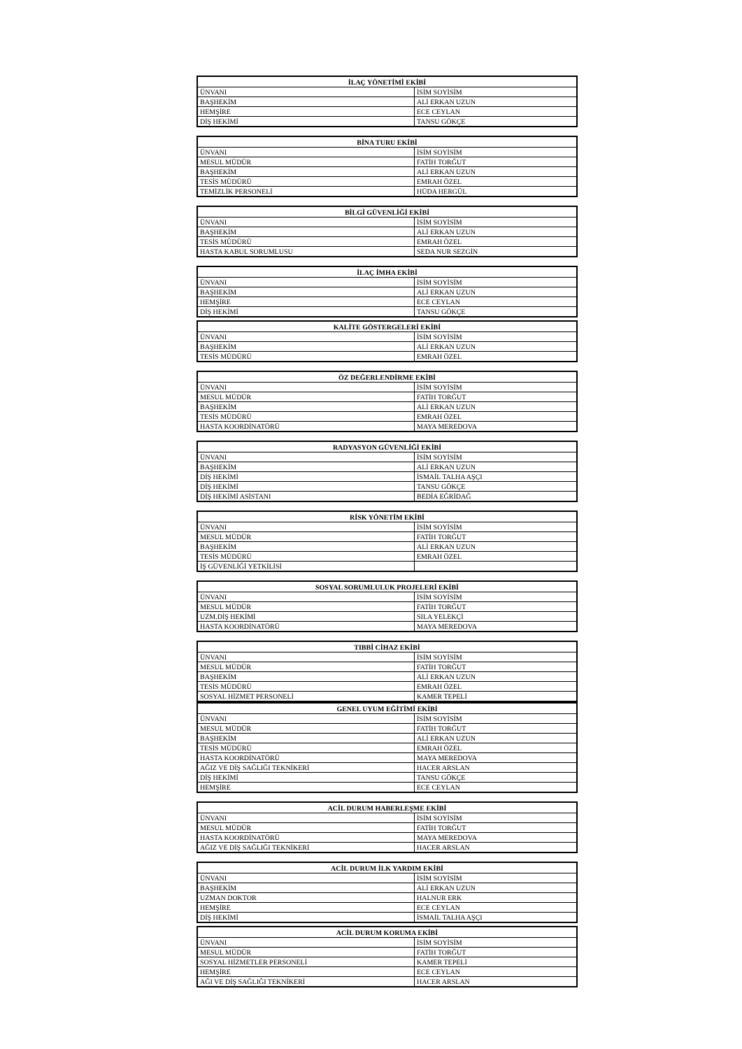| İLAÇ YÖNETİMİ EKİBİ | |
| --- | --- |
| ÜNVANI | İSİM SOYİSİM |
| BAŞHEKİM | ALİ ERKAN UZUN |
| HEMŞİRE | ECE CEYLAN |
| DİŞ HEKİMİ | TANSU GÖKÇE |
| BİNA TURU EKİBİ | |
| --- | --- |
| ÜNVANI | İSİM SOYİSİM |
| MESUL MÜDÜR | FATİH TORĞUT |
| BAŞHEKİM | ALİ ERKAN UZUN |
| TESİS MÜDÜRÜ | EMRAH ÖZEL |
| TEMİZLİK PERSONELİ | HÜDA HERGÜL |
| BİLGİ GÜVENLİĞİ EKİBİ | |
| --- | --- |
| ÜNVANI | İSİM SOYİSİM |
| BAŞHEKİM | ALİ ERKAN UZUN |
| TESİS MÜDÜRÜ | EMRAH ÖZEL |
| HASTA KABUL SORUMLUSU | SEDA NUR SEZGİN |
| İLAÇ İMHA EKİBİ | |
| --- | --- |
| ÜNVANI | İSİM SOYİSİM |
| BAŞHEKİM | ALİ ERKAN UZUN |
| HEMŞİRE | ECE CEYLAN |
| DİŞ HEKİMİ | TANSU GÖKÇE |
| KALİTE GÖSTERGELERİ EKİBİ | |
| --- | --- |
| ÜNVANI | İSİM SOYİSİM |
| BAŞHEKİM | ALİ ERKAN UZUN |
| TESİS MÜDÜRÜ | EMRAH ÖZEL |
| ÖZ DEĞERLENDİRME EKİBİ | |
| --- | --- |
| ÜNVANI | İSİM SOYİSİM |
| MESUL MÜDÜR | FATİH TORĞUT |
| BAŞHEKİM | ALİ ERKAN UZUN |
| TESİS MÜDÜRÜ | EMRAH ÖZEL |
| HASTA KOORDİNATÖRÜ | MAYA MEREDOVA |
| RADYASYON GÜVENLİĞİ EKİBİ | |
| --- | --- |
| ÜNVANI | İSİM SOYİSİM |
| BAŞHEKİM | ALİ ERKAN UZUN |
| DİŞ HEKİMİ | İSMAİL TALHA AŞÇI |
| DİŞ HEKİMİ | TANSU GÖKÇE |
| DİŞ HEKİMİ ASİSTANI | BEDİA EĞRİDAĞ |
| RİSK YÖNETİM EKİBİ | |
| --- | --- |
| ÜNVANI | İSİM SOYİSİM |
| MESUL MÜDÜR | FATİH TORĞUT |
| BAŞHEKİM | ALİ ERKAN UZUN |
| TESİS MÜDÜRÜ | EMRAH ÖZEL |
| İŞ GÜVENLİĞİ YETKİLİSİ | |
| SOSYAL SORUMLULUK PROJELERİ EKİBİ | |
| --- | --- |
| ÜNVANI | İSİM SOYİSİM |
| MESUL MÜDÜR | FATİH TORĞUT |
| UZM.DİŞ HEKİMİ | SILA YELEKÇİ |
| HASTA KOORDİNATÖRÜ | MAYA MEREDOVA |
| TIBBİ CİHAZ EKİBİ | |
| --- | --- |
| ÜNVANI | İSİM SOYİSİM |
| MESUL MÜDÜR | FATİH TORĞUT |
| BAŞHEKİM | ALİ ERKAN UZUN |
| TESİS MÜDÜRÜ | EMRAH ÖZEL |
| SOSYAL HİZMET PERSONELİ | KAMER TEPELİ |
| GENEL UYUM EĞİTİMİ EKİBİ | |
| --- | --- |
| ÜNVANI | İSİM SOYİSİM |
| MESUL MÜDÜR | FATİH TORĞUT |
| BAŞHEKİM | ALİ ERKAN UZUN |
| TESİS MÜDÜRÜ | EMRAH ÖZEL |
| HASTA KOORDİNATÖRÜ | MAYA MEREDOVA |
| AĞIZ VE DİŞ SAĞLIĞI TEKNİKERİ | HACER ARSLAN |
| DİŞ HEKİMİ | TANSU GÖKÇE |
| HEMŞİRE | ECE CEYLAN |
| ACİL DURUM HABERLEŞME EKİBİ | |
| --- | --- |
| ÜNVANI | İSİM SOYİSİM |
| MESUL MÜDÜR | FATİH TORĞUT |
| HASTA KOORDİNATÖRÜ | MAYA MEREDOVA |
| AĞIZ VE DİŞ SAĞLIĞI TEKNİKERİ | HACER ARSLAN |
| ACİL DURUM İLK YARDIM EKİBİ | |
| --- | --- |
| ÜNVANI | İSİM SOYİSİM |
| BAŞHEKİM | ALİ ERKAN UZUN |
| UZMAN DOKTOR | HALNUR ERK |
| HEMŞİRE | ECE CEYLAN |
| DİŞ HEKİMİ | İSMAİL TALHA AŞÇI |
| ACİL DURUM KORUMA EKİBİ | |
| --- | --- |
| ÜNVANI | İSİM SOYİSİM |
| MESUL MÜDÜR | FATİH TORĞUT |
| SOSYAL HİZMETLER PERSONELİ | KAMER TEPELİ |
| HEMŞİRE | ECE CEYLAN |
| AĞI VE DİŞ SAĞLIĞI TEKNİKERİ | HACER ARSLAN |